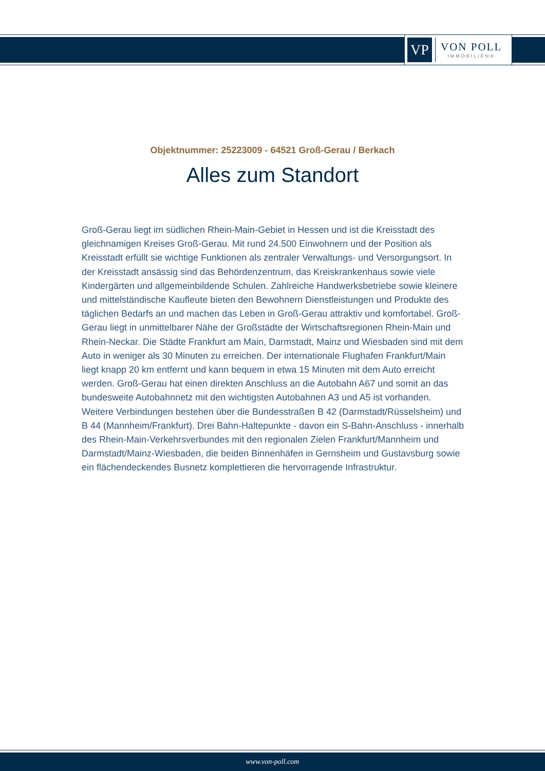VP
VON POLL
IMMOBILIEN®
Objektnummer: 25223009 - 64521 Groß-Gerau / Berkach
Alles zum Standort
Groß-Gerau liegt im südlichen Rhein-Main-Gebiet in Hessen und ist die Kreisstadt des gleichnamigen Kreises Groß-Gerau. Mit rund 24.500 Einwohnern und der Position als Kreisstadt erfüllt sie wichtige Funktionen als zentraler Verwaltungs- und Versorgungsort. In der Kreisstadt ansässig sind das Behördenzentrum, das Kreiskrankenhaus sowie viele Kindergärten und allgemeinbildende Schulen. Zahlreiche Handwerksbetriebe sowie kleinere und mittelständische Kaufleute bieten den Bewohnern Dienstleistungen und Produkte des täglichen Bedarfs an und machen das Leben in Groß-Gerau attraktiv und komfortabel. Groß-Gerau liegt in unmittelbarer Nähe der Großstädte der Wirtschaftsregionen Rhein-Main und Rhein-Neckar. Die Städte Frankfurt am Main, Darmstadt, Mainz und Wiesbaden sind mit dem Auto in weniger als 30 Minuten zu erreichen. Der internationale Flughafen Frankfurt/Main liegt knapp 20 km entfernt und kann bequem in etwa 15 Minuten mit dem Auto erreicht werden. Groß-Gerau hat einen direkten Anschluss an die Autobahn A67 und somit an das bundesweite Autobahnnetz mit den wichtigsten Autobahnen A3 und A5 ist vorhanden. Weitere Verbindungen bestehen über die Bundesstraßen B 42 (Darmstadt/Rüsselsheim) und B 44 (Mannheim/Frankfurt). Drei Bahn-Haltepunkte - davon ein S-Bahn-Anschluss - innerhalb des Rhein-Main-Verkehrsverbundes mit den regionalen Zielen Frankfurt/Mannheim und Darmstadt/Mainz-Wiesbaden, die beiden Binnenhäfen in Gernsheim und Gustavsburg sowie ein flächendeckendes Busnetz komplettieren die hervorragende Infrastruktur.
www.von-poll.com